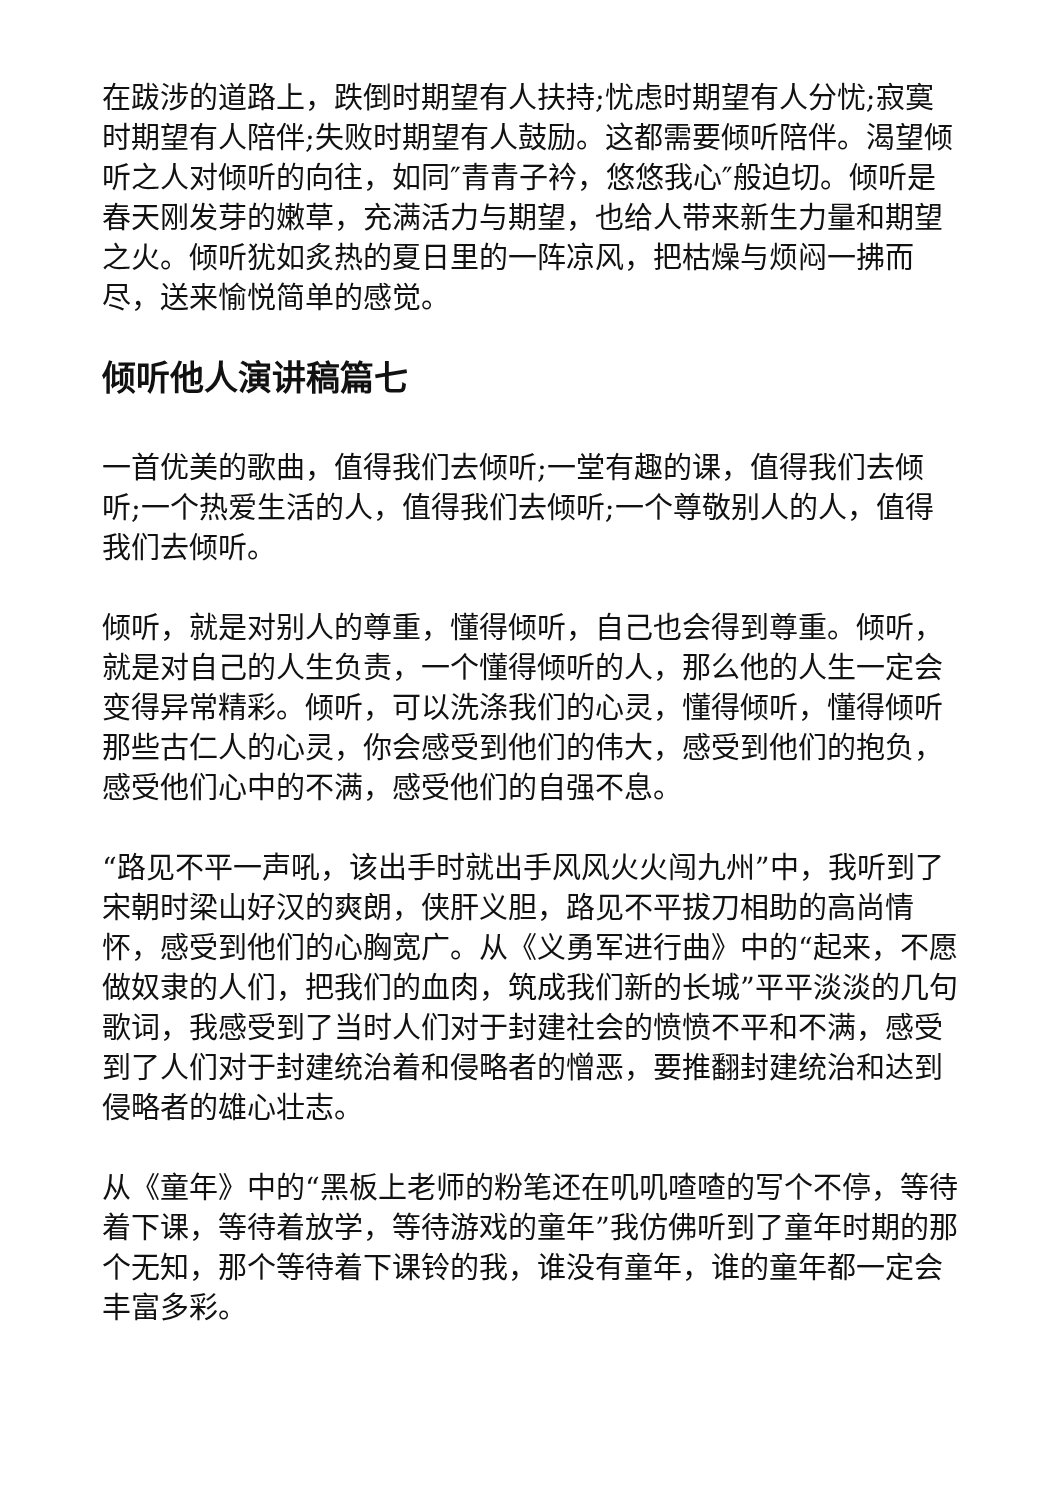在跋涉的道路上，跌倒时期望有人扶持;忧虑时期望有人分忧;寂寞时期望有人陪伴;失败时期望有人鼓励。这都需要倾听陪伴。渴望倾听之人对倾听的向往，如同″青青子衿，悠悠我心″般迫切。倾听是春天刚发芽的嫩草，充满活力与期望，也给人带来新生力量和期望之火。倾听犹如炙热的夏日里的一阵凉风，把枯燥与烦闷一拂而尽，送来愉悦简单的感觉。
倾听他人演讲稿篇七
一首优美的歌曲，值得我们去倾听;一堂有趣的课，值得我们去倾听;一个热爱生活的人，值得我们去倾听;一个尊敬别人的人，值得我们去倾听。
倾听，就是对别人的尊重，懂得倾听，自己也会得到尊重。倾听，就是对自己的人生负责，一个懂得倾听的人，那么他的人生一定会变得异常精彩。倾听，可以洗涤我们的心灵，懂得倾听，懂得倾听那些古仁人的心灵，你会感受到他们的伟大，感受到他们的抱负，感受他们心中的不满，感受他们的自强不息。
“路见不平一声吼，该出手时就出手风风火火闯九州”中，我听到了宋朝时梁山好汉的爽朗，侠肝义胆，路见不平拔刀相助的高尚情怀，感受到他们的心胸宽广。从《义勇军进行曲》中的“起来，不愿做奴隶的人们，把我们的血肉，筑成我们新的长城”平平淡淡的几句歌词，我感受到了当时人们对于封建社会的愤愤不平和不满，感受到了人们对于封建统治着和侵略者的憎恶，要推翻封建统治和达到侵略者的雄心壮志。
从《童年》中的“黑板上老师的粉笔还在叽叽喳喳的写个不停，等待着下课，等待着放学，等待游戏的童年”我仿佛听到了童年时期的那个无知，那个等待着下课铃的我，谁没有童年，谁的童年都一定会丰富多彩。